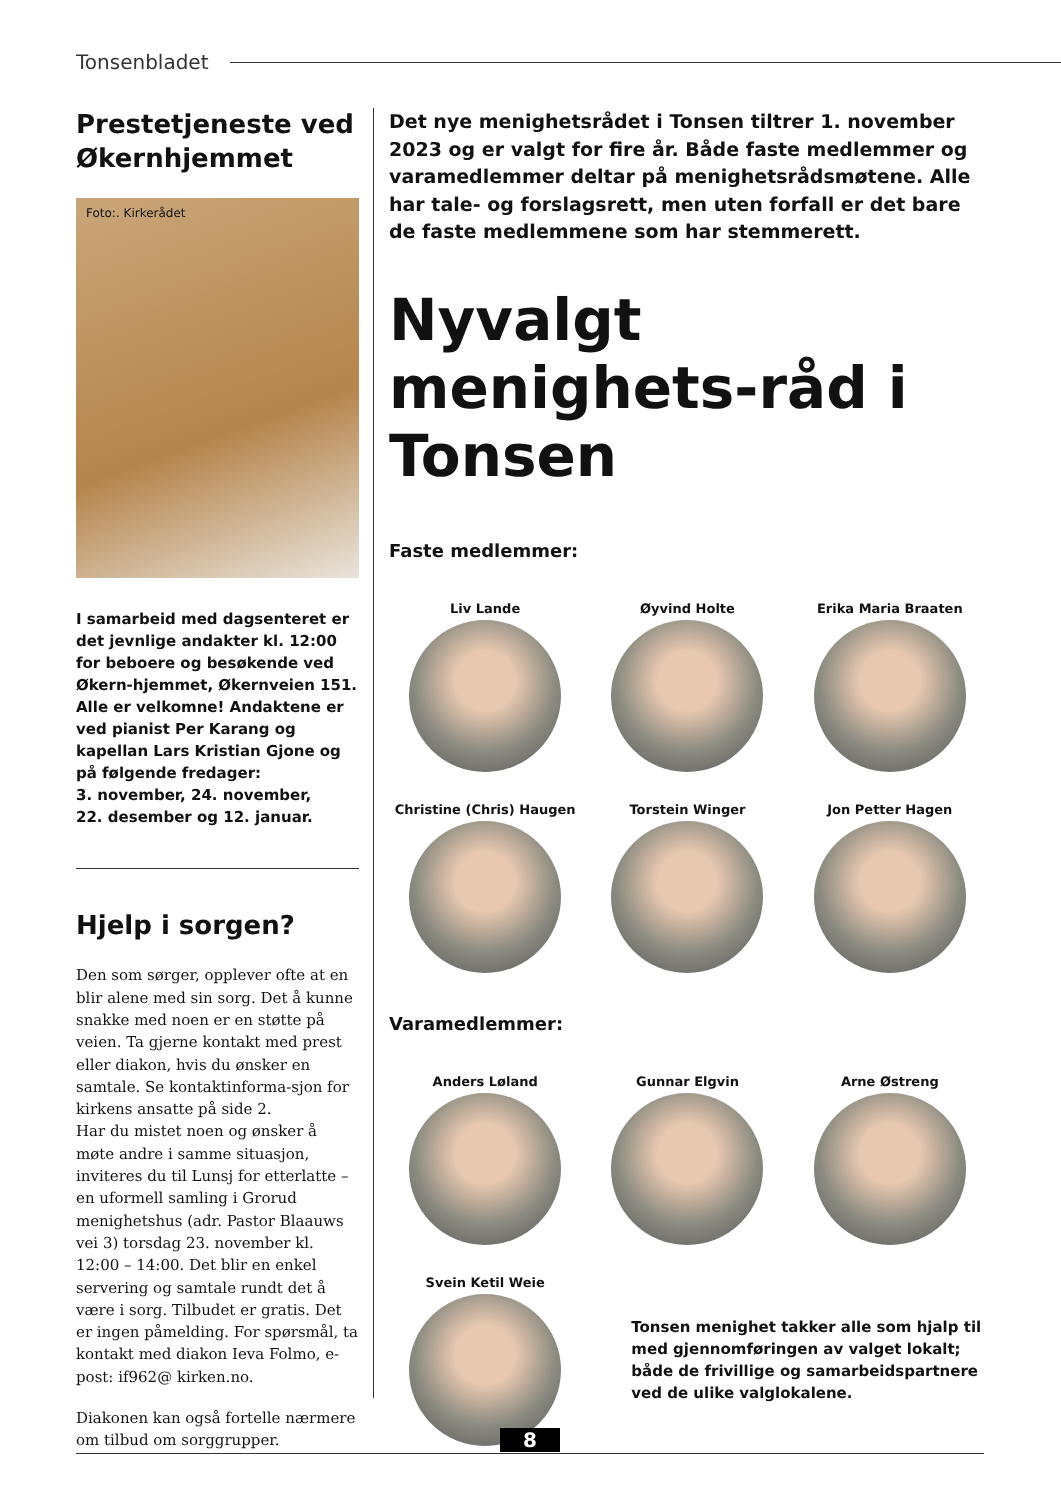Tonsenbladet
Prestetjeneste ved Økernhjemmet
Foto:. Kirkerådet
I samarbeid med dagsenteret er det jevnlige andakter kl. 12:00 for beboere og besøkende ved Økern-hjemmet, Økernveien 151. Alle er velkomne! Andaktene er ved pianist Per Karang og kapellan Lars Kristian Gjone og på følgende fredager:
3. november, 24. november,
22. desember og 12. januar.
Hjelp i sorgen?
Den som sørger, opplever ofte at en blir alene med sin sorg. Det å kunne snakke med noen er en støtte på veien. Ta gjerne kontakt med prest eller diakon, hvis du ønsker en samtale. Se kontaktinforma-sjon for kirkens ansatte på side 2.
Har du mistet noen og ønsker å møte andre i samme situasjon, inviteres du til Lunsj for etterlatte – en uformell samling i Grorud menighetshus (adr. Pastor Blaauws vei 3) torsdag 23. november kl. 12:00 – 14:00. Det blir en enkel servering og samtale rundt det å være i sorg. Tilbudet er gratis. Det er ingen påmelding. For spørsmål, ta kontakt med diakon Ieva Folmo, e-post: if962@ kirken.no.
Diakonen kan også fortelle nærmere om tilbud om sorggrupper.
Det nye menighetsrådet i Tonsen tiltrer 1. november 2023 og er valgt for fire år. Både faste medlemmer og varamedlemmer deltar på menighetsrådsmøtene. Alle har tale- og forslagsrett, men uten forfall er det bare de faste medlemmene som har stemmerett.
Nyvalgt menighets-råd i Tonsen
Faste medlemmer:
Liv Lande
Øyvind Holte
Erika Maria Braaten
Christine (Chris) Haugen
Torstein Winger
Jon Petter Hagen
Varamedlemmer:
Anders Løland
Gunnar Elgvin
Arne Østreng
Svein Ketil Weie
Tonsen menighet takker alle som hjalp til med gjennomføringen av valget lokalt; både de frivillige og samarbeidspartnere ved de ulike valglokalene.
8